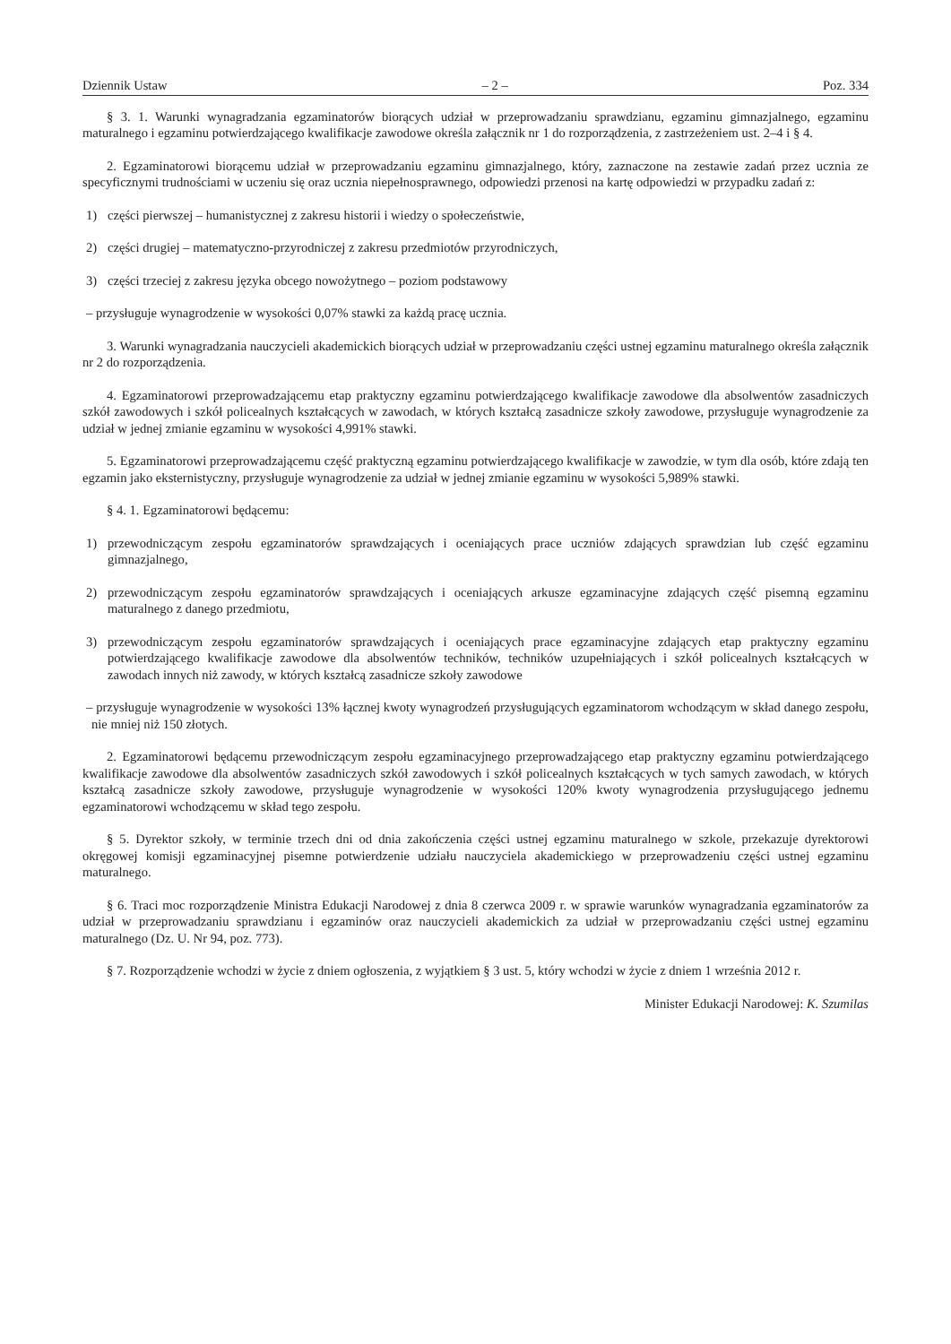Dziennik Ustaw – 2 – Poz. 334
§ 3. 1. Warunki wynagradzania egzaminatorów biorących udział w przeprowadzaniu sprawdzianu, egzaminu gimnazjalnego, egzaminu maturalnego i egzaminu potwierdzającego kwalifikacje zawodowe określa załącznik nr 1 do rozporządzenia, z zastrzeżeniem ust. 2–4 i § 4.
2. Egzaminatorowi biorącemu udział w przeprowadzaniu egzaminu gimnazjalnego, który, zaznaczone na zestawie zadań przez ucznia ze specyficznymi trudnościami w uczeniu się oraz ucznia niepełnosprawnego, odpowiedzi przenosi na kartę odpowiedzi w przypadku zadań z:
1) części pierwszej – humanistycznej z zakresu historii i wiedzy o społeczeństwie,
2) części drugiej – matematyczno-przyrodniczej z zakresu przedmiotów przyrodniczych,
3) części trzeciej z zakresu języka obcego nowożytnego – poziom podstawowy
– przysługuje wynagrodzenie w wysokości 0,07% stawki za każdą pracę ucznia.
3. Warunki wynagradzania nauczycieli akademickich biorących udział w przeprowadzaniu części ustnej egzaminu maturalnego określa załącznik nr 2 do rozporządzenia.
4. Egzaminatorowi przeprowadzającemu etap praktyczny egzaminu potwierdzającego kwalifikacje zawodowe dla absolwentów zasadniczych szkół zawodowych i szkół policealnych kształcących w zawodach, w których kształcą zasadnicze szkoły zawodowe, przysługuje wynagrodzenie za udział w jednej zmianie egzaminu w wysokości 4,991% stawki.
5. Egzaminatorowi przeprowadzającemu część praktyczną egzaminu potwierdzającego kwalifikacje w zawodzie, w tym dla osób, które zdają ten egzamin jako eksternistyczny, przysługuje wynagrodzenie za udział w jednej zmianie egzaminu w wysokości 5,989% stawki.
§ 4. 1. Egzaminatorowi będącemu:
1) przewodniczącym zespołu egzaminatorów sprawdzających i oceniających prace uczniów zdających sprawdzian lub część egzaminu gimnazjalnego,
2) przewodniczącym zespołu egzaminatorów sprawdzających i oceniających arkusze egzaminacyjne zdających część pisemną egzaminu maturalnego z danego przedmiotu,
3) przewodniczącym zespołu egzaminatorów sprawdzających i oceniających prace egzaminacyjne zdających etap praktyczny egzaminu potwierdzającego kwalifikacje zawodowe dla absolwentów techników, techników uzupełniających i szkół policealnych kształcących w zawodach innych niż zawody, w których kształcą zasadnicze szkoły zawodowe
– przysługuje wynagrodzenie w wysokości 13% łącznej kwoty wynagrodzeń przysługujących egzaminatorom wchodzącym w skład danego zespołu, nie mniej niż 150 złotych.
2. Egzaminatorowi będącemu przewodniczącym zespołu egzaminacyjnego przeprowadzającego etap praktyczny egzaminu potwierdzającego kwalifikacje zawodowe dla absolwentów zasadniczych szkół zawodowych i szkół policealnych kształcących w tych samych zawodach, w których kształcą zasadnicze szkoły zawodowe, przysługuje wynagrodzenie w wysokości 120% kwoty wynagrodzenia przysługującego jednemu egzaminatorowi wchodzącemu w skład tego zespołu.
§ 5. Dyrektor szkoły, w terminie trzech dni od dnia zakończenia części ustnej egzaminu maturalnego w szkole, przekazuje dyrektorowi okręgowej komisji egzaminacyjnej pisemne potwierdzenie udziału nauczyciela akademickiego w przeprowadzeniu części ustnej egzaminu maturalnego.
§ 6. Traci moc rozporządzenie Ministra Edukacji Narodowej z dnia 8 czerwca 2009 r. w sprawie warunków wynagradzania egzaminatorów za udział w przeprowadzaniu sprawdzianu i egzaminów oraz nauczycieli akademickich za udział w przeprowadzaniu części ustnej egzaminu maturalnego (Dz. U. Nr 94, poz. 773).
§ 7. Rozporządzenie wchodzi w życie z dniem ogłoszenia, z wyjątkiem § 3 ust. 5, który wchodzi w życie z dniem 1 września 2012 r.
Minister Edukacji Narodowej: K. Szumilas